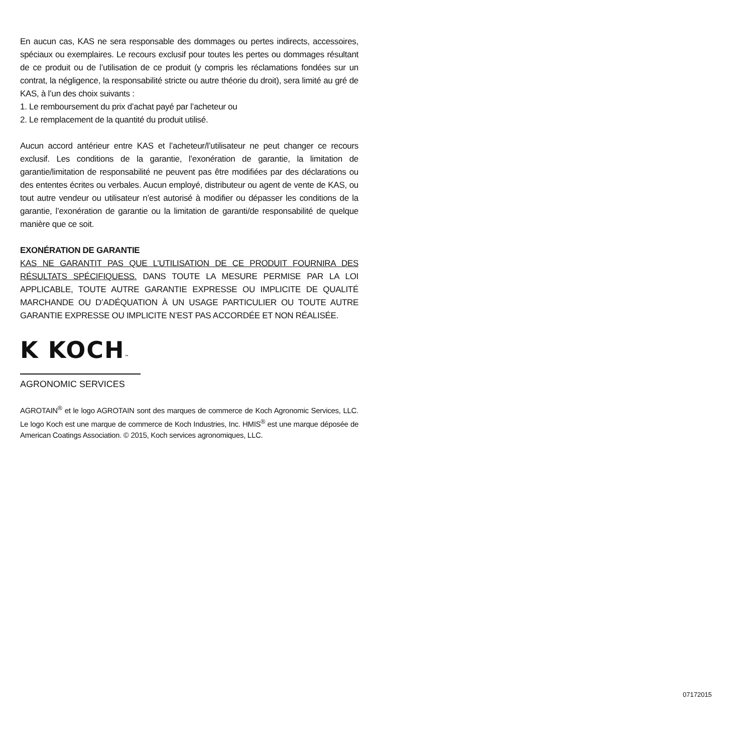En aucun cas, KAS ne sera responsable des dommages ou pertes indirects, accessoires, spéciaux ou exemplaires. Le recours exclusif pour toutes les pertes ou dommages résultant de ce produit ou de l’utilisation de ce produit (y compris les réclamations fondées sur un contrat, la négligence, la responsabilité stricte ou autre théorie du droit), sera limité au gré de KAS, à l’un des choix suivants :
1. Le remboursement du prix d’achat payé par l’acheteur ou
2. Le remplacement de la quantité du produit utilisé.
Aucun accord antérieur entre KAS et l’acheteur/l’utilisateur ne peut changer ce recours exclusif. Les conditions de la garantie, l’exonération de garantie, la limitation de garantie/limitation de responsabilité ne peuvent pas être modifiées par des déclarations ou des ententes écrites ou verbales. Aucun employé, distributeur ou agent de vente de KAS, ou tout autre vendeur ou utilisateur n’est autorisé à modifier ou dépasser les conditions de la garantie, l’exonération de garantie ou la limitation de garanti/de responsabilité de quelque manière que ce soit.
EXONÉRATION DE GARANTIE
KAS NE GARANTIT PAS QUE L’UTILISATION DE CE PRODUIT FOURNIRA DES RÉSULTATS SPÉCIFIQUESS. DANS TOUTE LA MESURE PERMISE PAR LA LOI APPLICABLE, TOUTE AUTRE GARANTIE EXPRESSE OU IMPLICITE DE QUALITÉ MARCHANDE OU D’ADÉQUATION À UN USAGE PARTICULIER OU TOUTE AUTRE GARANTIE EXPRESSE OU IMPLICITE N’EST PAS ACCORDÉE ET NON RÉALISÉE.
K KOCH™
AGRONOMIC SERVICES
AGROTAIN<sup>®</sup> et le logo AGROTAIN sont des marques de commerce de Koch Agronomic Services, LLC. Le logo Koch est une marque de commerce de Koch Industries, Inc. HMIS<sup>®</sup> est une marque déposée de American Coatings Association. © 2015, Koch services agronomiques, LLC.
07172015